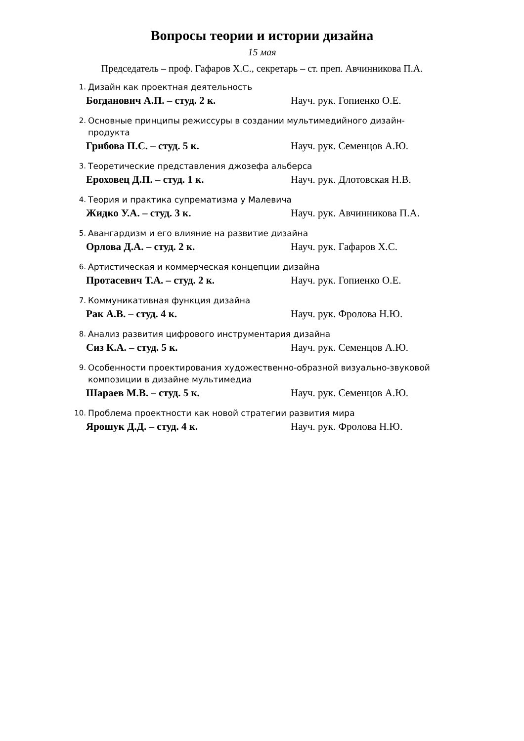Вопросы теории и истории дизайна
15 мая
Председатель – проф. Гафаров Х.С., секретарь – ст. преп. Авчинникова П.А.
1. Дизайн как проектная деятельность
Богданович А.П. – студ. 2 к. Науч. рук. Гопиенко О.Е.
2. Основные принципы режиссуры в создании мультимедийного дизайн-продукта
Грибова П.С. – студ. 5 к. Науч. рук. Семенцов А.Ю.
3. Теоретические представления джозефа альберса
Ероховец Д.П. – студ. 1 к. Науч. рук. Длотовская Н.В.
4. Теория и практика супрематизма у Малевича
Жидко У.А. – студ. 3 к. Науч. рук. Авчинникова П.А.
5. Авангардизм и его влияние на развитие дизайна
Орлова Д.А. – студ. 2 к. Науч. рук. Гафаров Х.С.
6. Артистическая и коммерческая концепции дизайна
Протасевич Т.А. – студ. 2 к. Науч. рук. Гопиенко О.Е.
7. Коммуникативная функция дизайна
Рак А.В. – студ. 4 к. Науч. рук. Фролова Н.Ю.
8. Анализ развития цифрового инструментария дизайна
Сиз К.А. – студ. 5 к. Науч. рук. Семенцов А.Ю.
9. Особенности проектирования художественно-образной визуально-звуковой композиции в дизайне мультимедиа
Шараев М.В. – студ. 5 к. Науч. рук. Семенцов А.Ю.
10. Проблема проектности как новой стратегии развития мира
Ярошук Д.Д. – студ. 4 к. Науч. рук. Фролова Н.Ю.